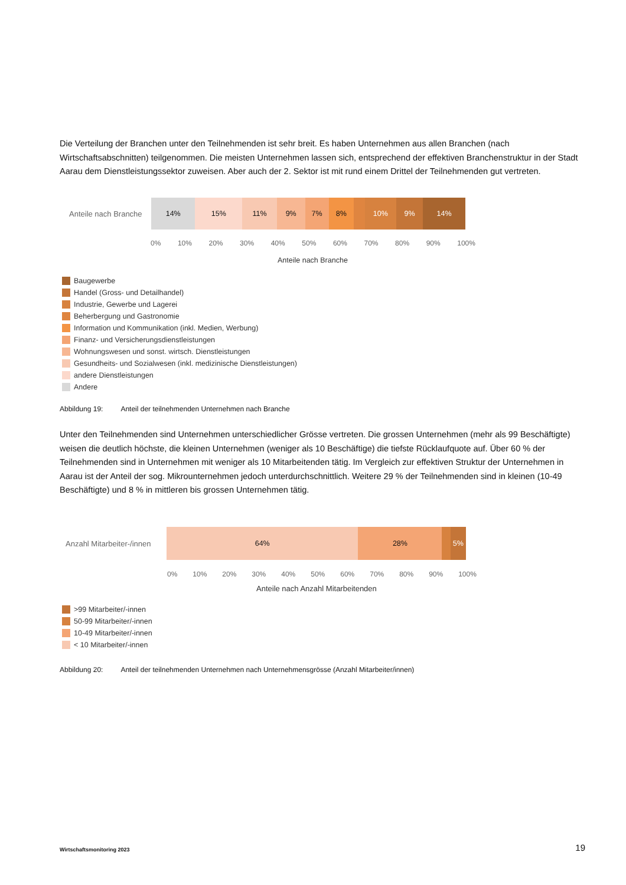Die Verteilung der Branchen unter den Teilnehmenden ist sehr breit. Es haben Unternehmen aus allen Branchen (nach Wirtschaftsabschnitten) teilgenommen. Die meisten Unternehmen lassen sich, entsprechend der effektiven Branchenstruktur in der Stadt Aarau dem Dienstleistungssektor zuweisen. Aber auch der 2. Sektor ist mit rund einem Drittel der Teilnehmenden gut vertreten.
Anteile nach Branche
14% 15% 11% 9% 7% 8% 10% 9% 14%
0% 10% 20% 30% 40% 50% 60% 70% 80% 90% 100%
Anteile nach Branche
Baugewerbe
Handel (Gross- und Detailhandel)
Industrie, Gewerbe und Lagerei
Beherbergung und Gastronomie
Information und Kommunikation (inkl. Medien, Werbung)
Finanz- und Versicherungsdienstleistungen
Wohnungswesen und sonst. wirtsch. Dienstleistungen
Gesundheits- und Sozialwesen (inkl. medizinische Dienstleistungen)
andere Dienstleistungen
Andere
Abbildung 19: Anteil der teilnehmenden Unternehmen nach Branche
Unter den Teilnehmenden sind Unternehmen unterschiedlicher Grösse vertreten. Die grossen Unternehmen (mehr als 99 Beschäftigte) weisen die deutlich höchste, die kleinen Unternehmen (weniger als 10 Beschäftige) die tiefste Rücklaufquote auf. Über 60 % der Teilnehmenden sind in Unternehmen mit weniger als 10 Mitarbeitenden tätig. Im Vergleich zur effektiven Struktur der Unternehmen in Aarau ist der Anteil der sog. Mikrounternehmen jedoch unterdurchschnittlich. Weitere 29 % der Teilnehmenden sind in kleinen (10-49 Beschäftigte) und 8 % in mittleren bis grossen Unternehmen tätig.
Anzahl Mitarbeiter-/innen
64% 28% 5%
0% 10% 20% 30% 40% 50% 60% 70% 80% 90% 100%
Anteile nach Anzahl Mitarbeitenden
>99 Mitarbeiter/-innen
50-99 Mitarbeiter/-innen
10-49 Mitarbeiter/-innen
< 10 Mitarbeiter/-innen
Abbildung 20: Anteil der teilnehmenden Unternehmen nach Unternehmensgrösse (Anzahl Mitarbeiter/innen)
Wirtschaftsmonitoring 2023 19